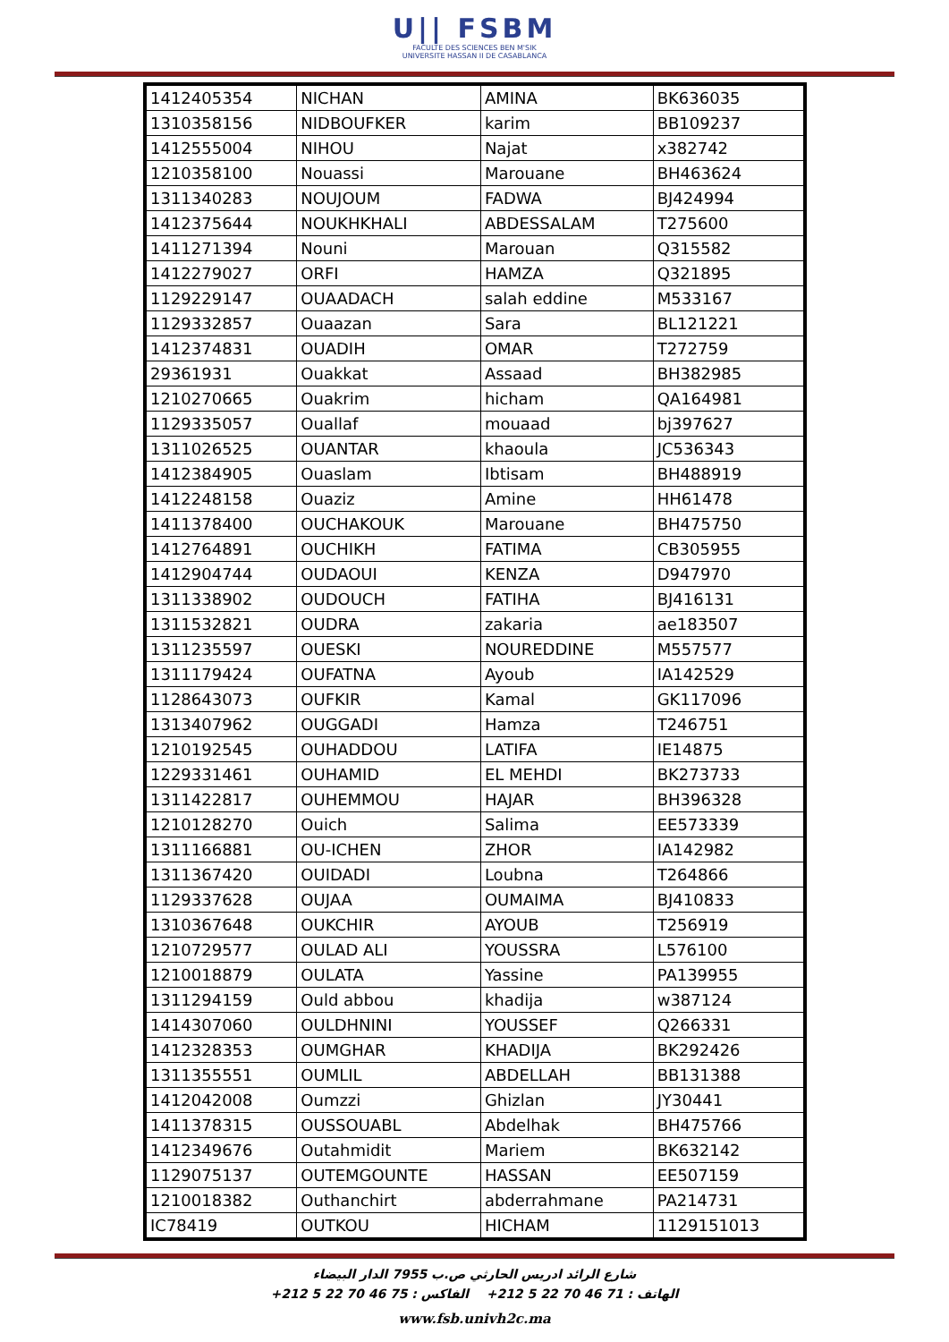U|| FSBM
FACULTE DES SCIENCES BEN M'SIK
UNIVERSITE HASSAN II DE CASABLANCA
| 1412405354 | NICHAN | AMINA | BK636035 |
| 1310358156 | NIDBOUFKER | karim | BB109237 |
| 1412555004 | NIHOU | Najat | x382742 |
| 1210358100 | Nouassi | Marouane | BH463624 |
| 1311340283 | NOUJOUM | FADWA | BJ424994 |
| 1412375644 | NOUKHKHALI | ABDESSALAM | T275600 |
| 1411271394 | Nouni | Marouan | Q315582 |
| 1412279027 | ORFI | HAMZA | Q321895 |
| 1129229147 | OUAADACH | salah eddine | M533167 |
| 1129332857 | Ouaazan | Sara | BL121221 |
| 1412374831 | OUADIH | OMAR | T272759 |
| 29361931 | Ouakkat | Assaad | BH382985 |
| 1210270665 | Ouakrim | hicham | QA164981 |
| 1129335057 | Ouallaf | mouaad | bj397627 |
| 1311026525 | OUANTAR | khaoula | JC536343 |
| 1412384905 | Ouaslam | Ibtisam | BH488919 |
| 1412248158 | Ouaziz | Amine | HH61478 |
| 1411378400 | OUCHAKOUK | Marouane | BH475750 |
| 1412764891 | OUCHIKH | FATIMA | CB305955 |
| 1412904744 | OUDAOUI | KENZA | D947970 |
| 1311338902 | OUDOUCH | FATIHA | BJ416131 |
| 1311532821 | OUDRA | zakaria | ae183507 |
| 1311235597 | OUESKI | NOUREDDINE | M557577 |
| 1311179424 | OUFATNA | Ayoub | IA142529 |
| 1128643073 | OUFKIR | Kamal | GK117096 |
| 1313407962 | OUGGADI | Hamza | T246751 |
| 1210192545 | OUHADDOU | LATIFA | IE14875 |
| 1229331461 | OUHAMID | EL MEHDI | BK273733 |
| 1311422817 | OUHEMMOU | HAJAR | BH396328 |
| 1210128270 | Ouich | Salima | EE573339 |
| 1311166881 | OU-ICHEN | ZHOR | IA142982 |
| 1311367420 | OUIDADI | Loubna | T264866 |
| 1129337628 | OUJAA | OUMAIMA | BJ410833 |
| 1310367648 | OUKCHIR | AYOUB | T256919 |
| 1210729577 | OULAD ALI | YOUSSRA | L576100 |
| 1210018879 | OULATA | Yassine | PA139955 |
| 1311294159 | Ould abbou | khadija | w387124 |
| 1414307060 | OULDHNINI | YOUSSEF | Q266331 |
| 1412328353 | OUMGHAR | KHADIJA | BK292426 |
| 1311355551 | OUMLIL | ABDELLAH | BB131388 |
| 1412042008 | Oumzzi | Ghizlan | JY30441 |
| 1411378315 | OUSSOUABL | Abdelhak | BH475766 |
| 1412349676 | Outahmidit | Mariem | BK632142 |
| 1129075137 | OUTEMGOUNTE | HASSAN | EE507159 |
| 1210018382 | Outhanchirt | abderrahmane | PA214731 |
| IC78419 | OUTKOU | HICHAM | 1129151013 |
شارع الرائد ادريس الحارثي ص.ب 7955 الدار البيضاء
الهاتف : 71 46 70 22 5 212+ الفاكس : 75 46 70 22 5 212+
www.fsb.univh2c.ma